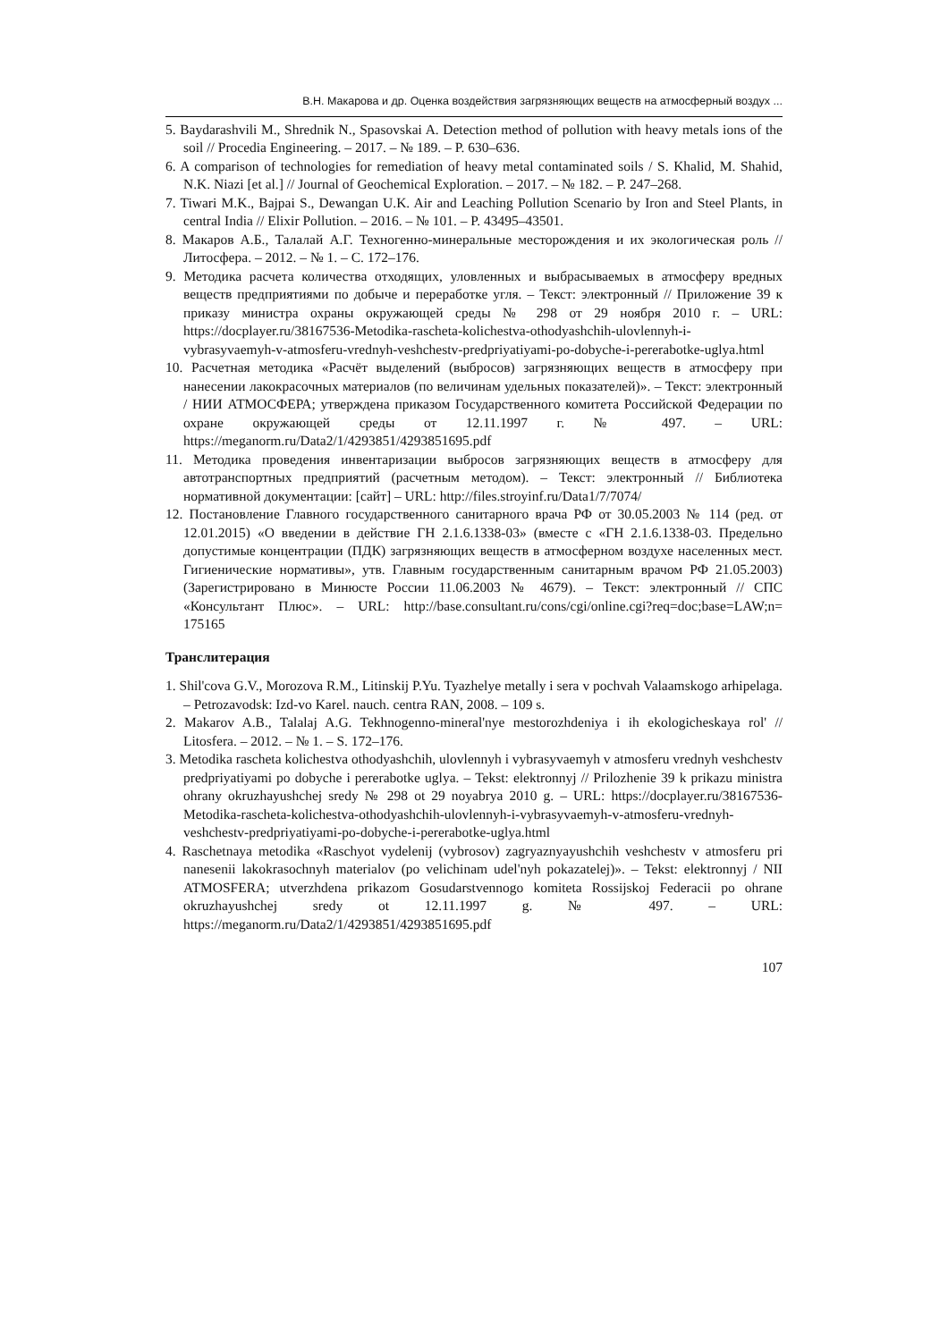В.Н. Макарова и др. Оценка воздействия загрязняющих веществ на атмосферный воздух ...
5. Baydarashvili M., Shrednik N., Spasovskai A. Detection method of pollution with heavy metals ions of the soil // Procedia Engineering. – 2017. – № 189. – P. 630–636.
6. A comparison of technologies for remediation of heavy metal contaminated soils / S. Khalid, M. Shahid, N.K. Niazi [et al.] // Journal of Geochemical Exploration. – 2017. – № 182. – P. 247–268.
7. Tiwari M.K., Bajpai S., Dewangan U.K. Air and Leaching Pollution Scenario by Iron and Steel Plants, in central India // Elixir Pollution. – 2016. – № 101. – P. 43495–43501.
8. Макаров А.Б., Талалай А.Г. Техногенно-минеральные месторождения и их экологическая роль // Литосфера. – 2012. – № 1. – С. 172–176.
9. Методика расчета количества отходящих, уловленных и выбрасываемых в атмосферу вредных веществ предприятиями по добыче и переработке угля. – Текст: электронный // Приложение 39 к приказу министра охраны окружающей среды № 298 от 29 ноября 2010 г. – URL: https://docplayer.ru/38167536-Metodika-rascheta-kolichestva-othodyashchih-ulovlennyh-i-vybrasyvaemyh-v-atmosferu-vrednyh-veshchestv-predpriyatiyami-po-dobyche-i-pererabotke-uglya.html
10. Расчетная методика «Расчёт выделений (выбросов) загрязняющих веществ в атмосферу при нанесении лакокрасочных материалов (по величинам удельных показателей)». – Текст: электронный / НИИ АТМОСФЕРА; утверждена приказом Государственного комитета Российской Федерации по охране окружающей среды от 12.11.1997 г. № 497. – URL: https://meganorm.ru/Data2/1/4293851/4293851695.pdf
11. Методика проведения инвентаризации выбросов загрязняющих веществ в атмосферу для автотранспортных предприятий (расчетным методом). – Текст: электронный // Библиотека нормативной документации: [сайт] – URL: http://files.stroyinf.ru/Data1/7/7074/
12. Постановление Главного государственного санитарного врача РФ от 30.05.2003 № 114 (ред. от 12.01.2015) «О введении в действие ГН 2.1.6.1338-03» (вместе с «ГН 2.1.6.1338-03. Предельно допустимые концентрации (ПДК) загрязняющих веществ в атмосферном воздухе населенных мест. Гигиенические нормативы», утв. Главным государственным санитарным врачом РФ 21.05.2003) (Зарегистрировано в Минюсте России 11.06.2003 № 4679). – Текст: электронный // СПС «Консультант Плюс». – URL: http://base.consultant.ru/cons/cgi/online.cgi?req=doc;base=LAW;n= 175165
Транслитерация
1. Shil'cova G.V., Morozova R.M., Litinskij P.Yu. Tyazhelye metally i sera v pochvah Valaamskogo arhipelaga. – Petrozavodsk: Izd-vo Karel. nauch. centra RAN, 2008. – 109 s.
2. Makarov A.B., Talalaj A.G. Tekhnogenno-mineral'nye mestorozhdeniya i ih ekologicheskaya rol' // Litosfera. – 2012. – № 1. – S. 172–176.
3. Metodika rascheta kolichestva othodyashchih, ulovlennyh i vybrasyvaemyh v atmosferu vrednyh veshchestv predpriyatiyami po dobyche i pererabotke uglya. – Tekst: elektronnyj // Prilozhenie 39 k prikazu ministra ohrany okruzhayushchej sredy № 298 ot 29 noyabrya 2010 g. – URL: https://docplayer.ru/38167536-Metodika-rascheta-kolichestva-othodyashchih-ulovlennyh-i-vybrasyvaemyh-v-atmosferu-vrednyh-veshchestv-predpriyatiyami-po-dobyche-i-pererabotke-uglya.html
4. Raschetnaya metodika «Raschyot vydelenij (vybrosov) zagryaznyayushchih veshchestv v atmosferu pri nanesenii lakokrasochnyh materialov (po velichinam udel'nyh pokazatelej)». – Tekst: elektronnyj / NII ATMOSFERA; utverzhdena prikazom Gosudarstvennogo komiteta Rossijskoj Federacii po ohrane okruzhayushchej sredy ot 12.11.1997 g. № 497. – URL: https://meganorm.ru/Data2/1/4293851/4293851695.pdf
107